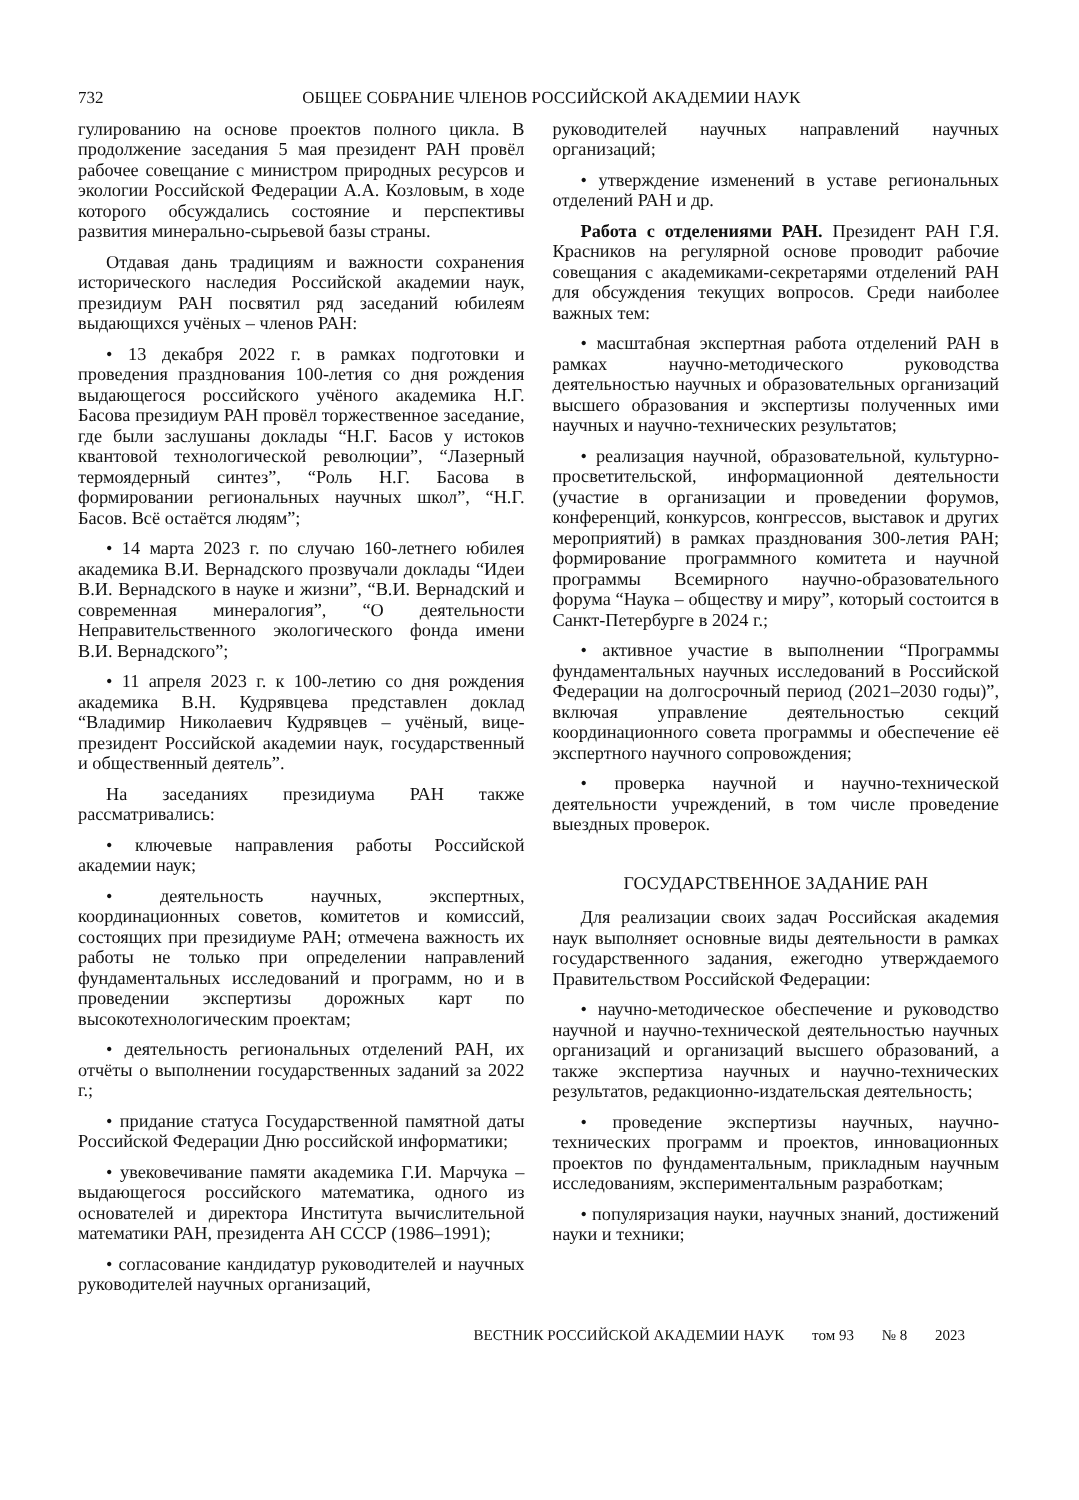732 ОБЩЕЕ СОБРАНИЕ ЧЛЕНОВ РОССИЙСКОЙ АКАДЕМИИ НАУК
гулированию на основе проектов полного цикла. В продолжение заседания 5 мая президент РАН провёл рабочее совещание с министром природных ресурсов и экологии Российской Федерации А.А. Козловым, в ходе которого обсуждались состояние и перспективы развития минерально-сырьевой базы страны.
Отдавая дань традициям и важности сохранения исторического наследия Российской академии наук, президиум РАН посвятил ряд заседаний юбилеям выдающихся учёных – членов РАН:
• 13 декабря 2022 г. в рамках подготовки и проведения празднования 100-летия со дня рождения выдающегося российского учёного академика Н.Г. Басова президиум РАН провёл торжественное заседание, где были заслушаны доклады “Н.Г. Басов у истоков квантовой технологической революции”, “Лазерный термоядерный синтез”, “Роль Н.Г. Басова в формировании региональных научных школ”, “Н.Г. Басов. Всё остаётся людям”;
• 14 марта 2023 г. по случаю 160-летнего юбилея академика В.И. Вернадского прозвучали доклады “Идеи В.И. Вернадского в науке и жизни”, “В.И. Вернадский и современная минералогия”, “О деятельности Неправительственного экологического фонда имени В.И. Вернадского”;
• 11 апреля 2023 г. к 100-летию со дня рождения академика В.Н. Кудрявцева представлен доклад “Владимир Николаевич Кудрявцев – учёный, вице-президент Российской академии наук, государственный и общественный деятель”.
На заседаниях президиума РАН также рассматривались:
• ключевые направления работы Российской академии наук;
• деятельность научных, экспертных, координационных советов, комитетов и комиссий, состоящих при президиуме РАН; отмечена важность их работы не только при определении направлений фундаментальных исследований и программ, но и в проведении экспертизы дорожных карт по высокотехнологическим проектам;
• деятельность региональных отделений РАН, их отчёты о выполнении государственных заданий за 2022 г.;
• придание статуса Государственной памятной даты Российской Федерации Дню российской информатики;
• увековечивание памяти академика Г.И. Марчука – выдающегося российского математика, одного из основателей и директора Института вычислительной математики РАН, президента АН СССР (1986–1991);
• согласование кандидатур руководителей и научных руководителей научных организаций,
руководителей научных направлений научных организаций;
• утверждение изменений в уставе региональных отделений РАН и др.
Работа с отделениями РАН. Президент РАН Г.Я. Красников на регулярной основе проводит рабочие совещания с академиками-секретарями отделений РАН для обсуждения текущих вопросов. Среди наиболее важных тем:
• масштабная экспертная работа отделений РАН в рамках научно-методического руководства деятельностью научных и образовательных организаций высшего образования и экспертизы полученных ими научных и научно-технических результатов;
• реализация научной, образовательной, культурно-просветительской, информационной деятельности (участие в организации и проведении форумов, конференций, конкурсов, конгрессов, выставок и других мероприятий) в рамках празднования 300-летия РАН; формирование программного комитета и научной программы Всемирного научно-образовательного форума “Наука – обществу и миру”, который состоится в Санкт-Петербурге в 2024 г.;
• активное участие в выполнении “Программы фундаментальных научных исследований в Российской Федерации на долгосрочный период (2021–2030 годы)”, включая управление деятельностью секций координационного совета программы и обеспечение её экспертного научного сопровождения;
• проверка научной и научно-технической деятельности учреждений, в том числе проведение выездных проверок.
ГОСУДАРСТВЕННОЕ ЗАДАНИЕ РАН
Для реализации своих задач Российская академия наук выполняет основные виды деятельности в рамках государственного задания, ежегодно утверждаемого Правительством Российской Федерации:
• научно-методическое обеспечение и руководство научной и научно-технической деятельностью научных организаций и организаций высшего образований, а также экспертиза научных и научно-технических результатов, редакционно-издательская деятельность;
• проведение экспертизы научных, научно-технических программ и проектов, инновационных проектов по фундаментальным, прикладным научным исследованиям, экспериментальным разработкам;
• популяризация науки, научных знаний, достижений науки и техники;
ВЕСТНИК РОССИЙСКОЙ АКАДЕМИИ НАУК том 93 № 8 2023